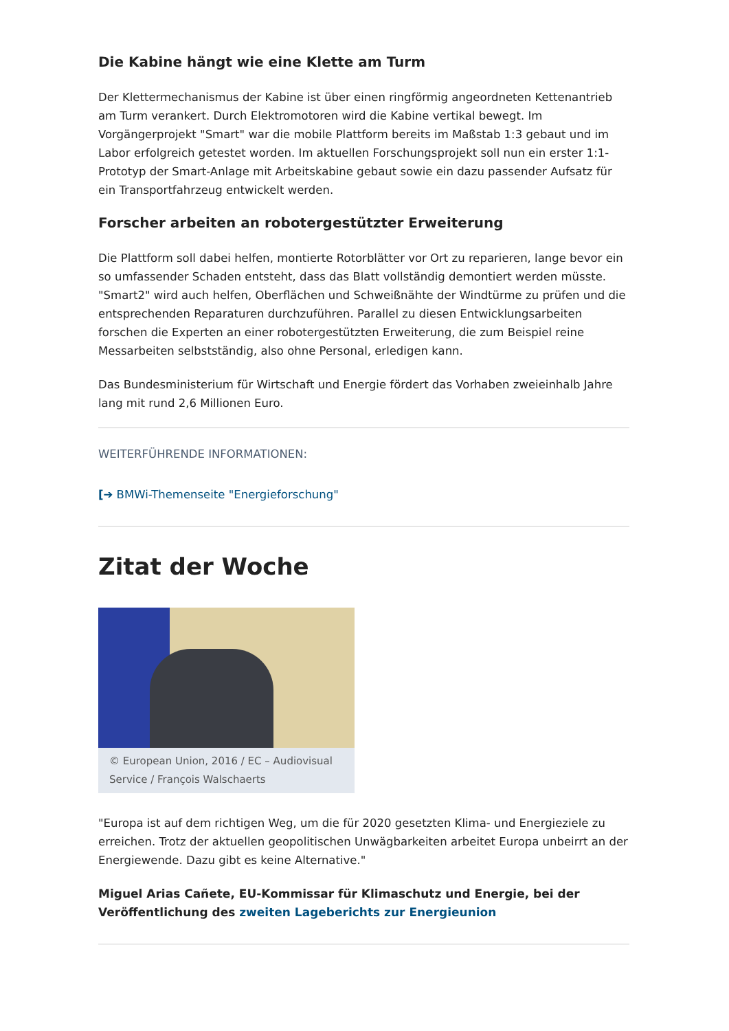Die Kabine hängt wie eine Klette am Turm
Der Klettermechanismus der Kabine ist über einen ringförmig angeordneten Kettenantrieb am Turm verankert. Durch Elektromotoren wird die Kabine vertikal bewegt. Im Vorgängerprojekt "Smart" war die mobile Plattform bereits im Maßstab 1:3 gebaut und im Labor erfolgreich getestet worden. Im aktuellen Forschungsprojekt soll nun ein erster 1:1-Prototyp der Smart-Anlage mit Arbeitskabine gebaut sowie ein dazu passender Aufsatz für ein Transportfahrzeug entwickelt werden.
Forscher arbeiten an robotergestützter Erweiterung
Die Plattform soll dabei helfen, montierte Rotorblätter vor Ort zu reparieren, lange bevor ein so umfassender Schaden entsteht, dass das Blatt vollständig demontiert werden müsste. "Smart2" wird auch helfen, Oberflächen und Schweißnähte der Windtürme zu prüfen und die entsprechenden Reparaturen durchzuführen. Parallel zu diesen Entwicklungsarbeiten forschen die Experten an einer robotergestützten Erweiterung, die zum Beispiel reine Messarbeiten selbstständig, also ohne Personal, erledigen kann.
Das Bundesministerium für Wirtschaft und Energie fördert das Vorhaben zweieinhalb Jahre lang mit rund 2,6 Millionen Euro.
WEITERFÜHRENDE INFORMATIONEN:
[➔ BMWi-Themenseite "Energieforschung"
Zitat der Woche
© European Union, 2016 / EC – Audiovisual Service / François Walschaerts
"Europa ist auf dem richtigen Weg, um die für 2020 gesetzten Klima- und Energieziele zu erreichen. Trotz der aktuellen geopolitischen Unwägbarkeiten arbeitet Europa unbeirrt an der Energiewende. Dazu gibt es keine Alternative."
Miguel Arias Cañete, EU-Kommissar für Klimaschutz und Energie, bei der Veröffentlichung des zweiten Lageberichts zur Energieunion